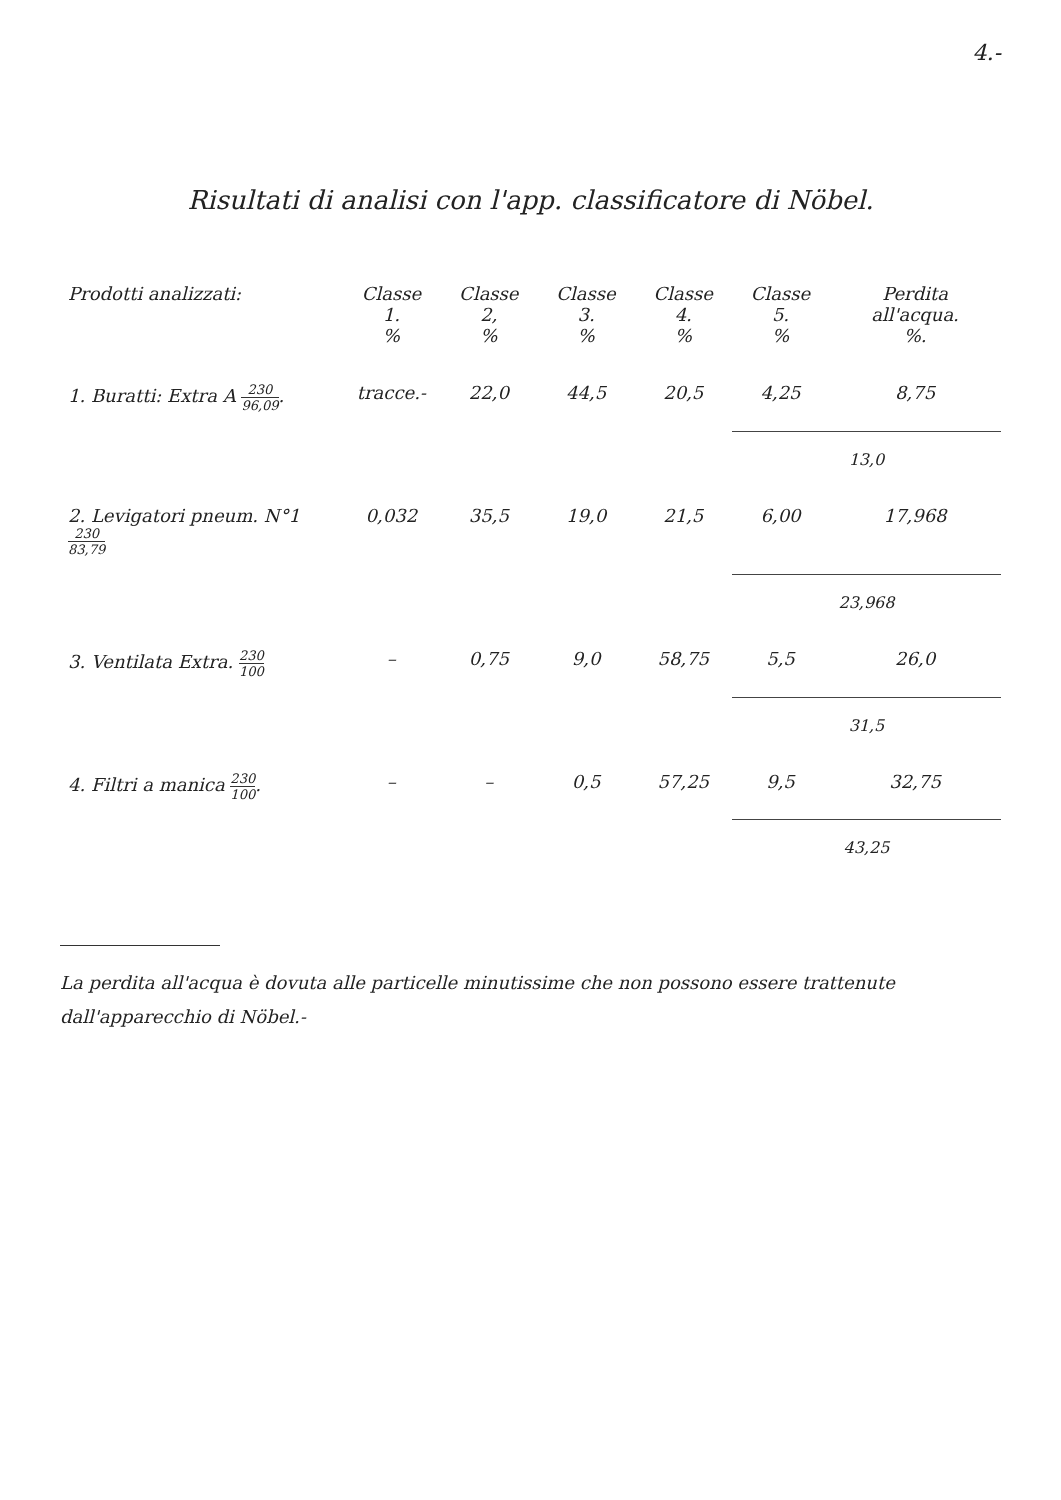4.-
Risultati di analisi con l'app. classificatore di Nöbel.
| Prodotti analizzati: | Classe 1. % | Classe 2, % | Classe 3. % | Classe 4. % | Classe 5. % | Perdita all'acqua. %. |
| --- | --- | --- | --- | --- | --- | --- |
| 1. Buratti: Extra A 230 96,09 . | tracce.- | 22,0 | 44,5 | 20,5 | 4,25 | 8,75 |
| | | | | | 13,0 | |
| 2. Levigatori pneum. N°1 230 83,79 | 0,032 | 35,5 | 19,0 | 21,5 | 6,00 | 17,968 |
| | | | | | 23,968 | |
| 3. Ventilata Extra. 230 100 | – | 0,75 | 9,0 | 58,75 | 5,5 | 26,0 |
| | | | | | 31,5 | |
| 4. Filtri a manica 230 100 . | – | – | 0,5 | 57,25 | 9,5 | 32,75 |
| | | | | | 43,25 | |
La perdita all'acqua è dovuta alle particelle minutissime che non possono essere trattenute dall'apparecchio di Nöbel.-